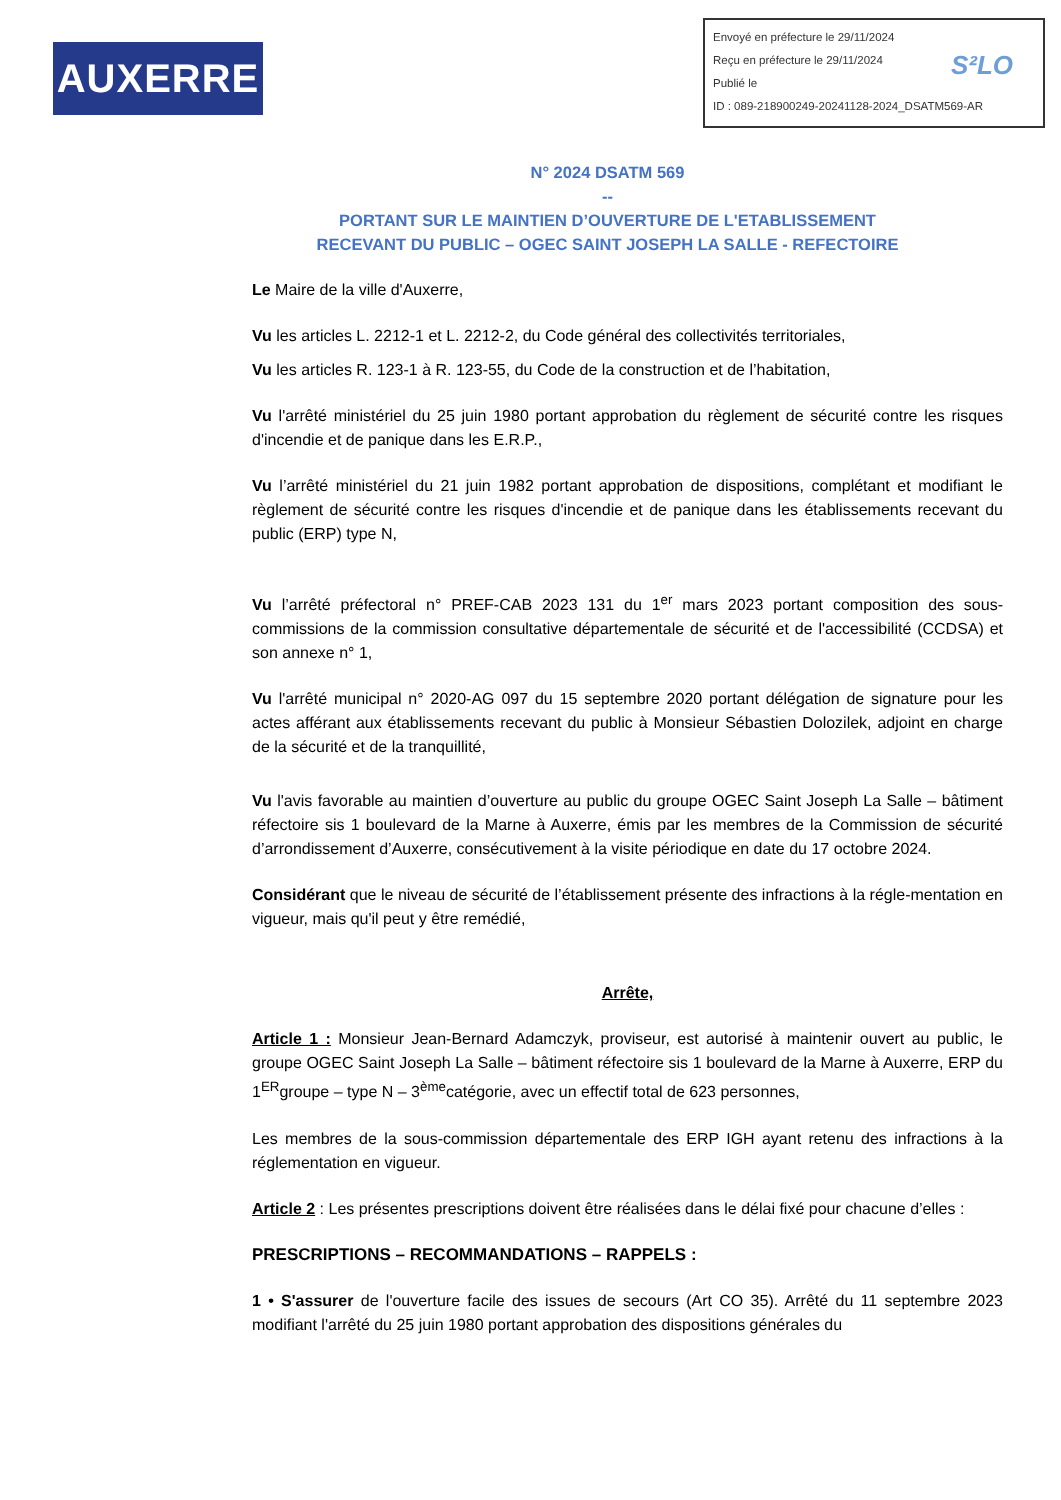AUXERRE
Envoyé en préfecture le 29/11/2024
Reçu en préfecture le 29/11/2024
Publié le
ID : 089-218900249-20241128-2024_DSATM569-AR
S²LO
N° 2024 DSATM 569
--
PORTANT SUR LE MAINTIEN D’OUVERTURE DE L'ETABLISSEMENT
RECEVANT DU PUBLIC – OGEC SAINT JOSEPH LA SALLE - REFECTOIRE
Le Maire de la ville d'Auxerre,
Vu les articles L. 2212-1 et L. 2212-2, du Code général des collectivités territoriales,
Vu les articles R. 123-1 à R. 123-55, du Code de la construction et de l’habitation,
Vu l'arrêté ministériel du 25 juin 1980 portant approbation du règlement de sécurité contre les risques d'incendie et de panique dans les E.R.P.,
Vu l’arrêté ministériel du 21 juin 1982 portant approbation de dispositions, complétant et modifiant le règlement de sécurité contre les risques d'incendie et de panique dans les établissements recevant du public (ERP) type N,
Vu l’arrêté préfectoral n° PREF-CAB 2023 131 du 1<sup>er</sup> mars 2023 portant composition des sous-commissions de la commission consultative départementale de sécurité et de l'accessibilité (CCDSA) et son annexe n° 1,
Vu l'arrêté municipal n° 2020-AG 097 du 15 septembre 2020 portant délégation de signature pour les actes afférant aux établissements recevant du public à Monsieur Sébastien Dolozilek, adjoint en charge de la sécurité et de la tranquillité,
Vu l'avis favorable au maintien d’ouverture au public du groupe OGEC Saint Joseph La Salle – bâtiment réfectoire sis 1 boulevard de la Marne à Auxerre, émis par les membres de la Commission de sécurité d’arrondissement d’Auxerre, consécutivement à la visite périodique en date du 17 octobre 2024.
Considérant que le niveau de sécurité de l’établissement présente des infractions à la régle-mentation en vigueur, mais qu'il peut y être remédié,
Arrête,
Article 1 : Monsieur Jean-Bernard Adamczyk, proviseur, est autorisé à maintenir ouvert au public, le groupe OGEC Saint Joseph La Salle – bâtiment réfectoire sis 1 boulevard de la Marne à Auxerre, ERP du 1<sup>ER</sup>groupe – type N – 3<sup>ème</sup>catégorie, avec un effectif total de 623 personnes,
Les membres de la sous-commission départementale des ERP IGH ayant retenu des infractions à la réglementation en vigueur.
Article 2 : Les présentes prescriptions doivent être réalisées dans le délai fixé pour chacune d’elles :
PRESCRIPTIONS – RECOMMANDATIONS – RAPPELS :
1 • S'assurer de l'ouverture facile des issues de secours (Art CO 35). Arrêté du 11 septembre 2023 modifiant l'arrêté du 25 juin 1980 portant approbation des dispositions générales du